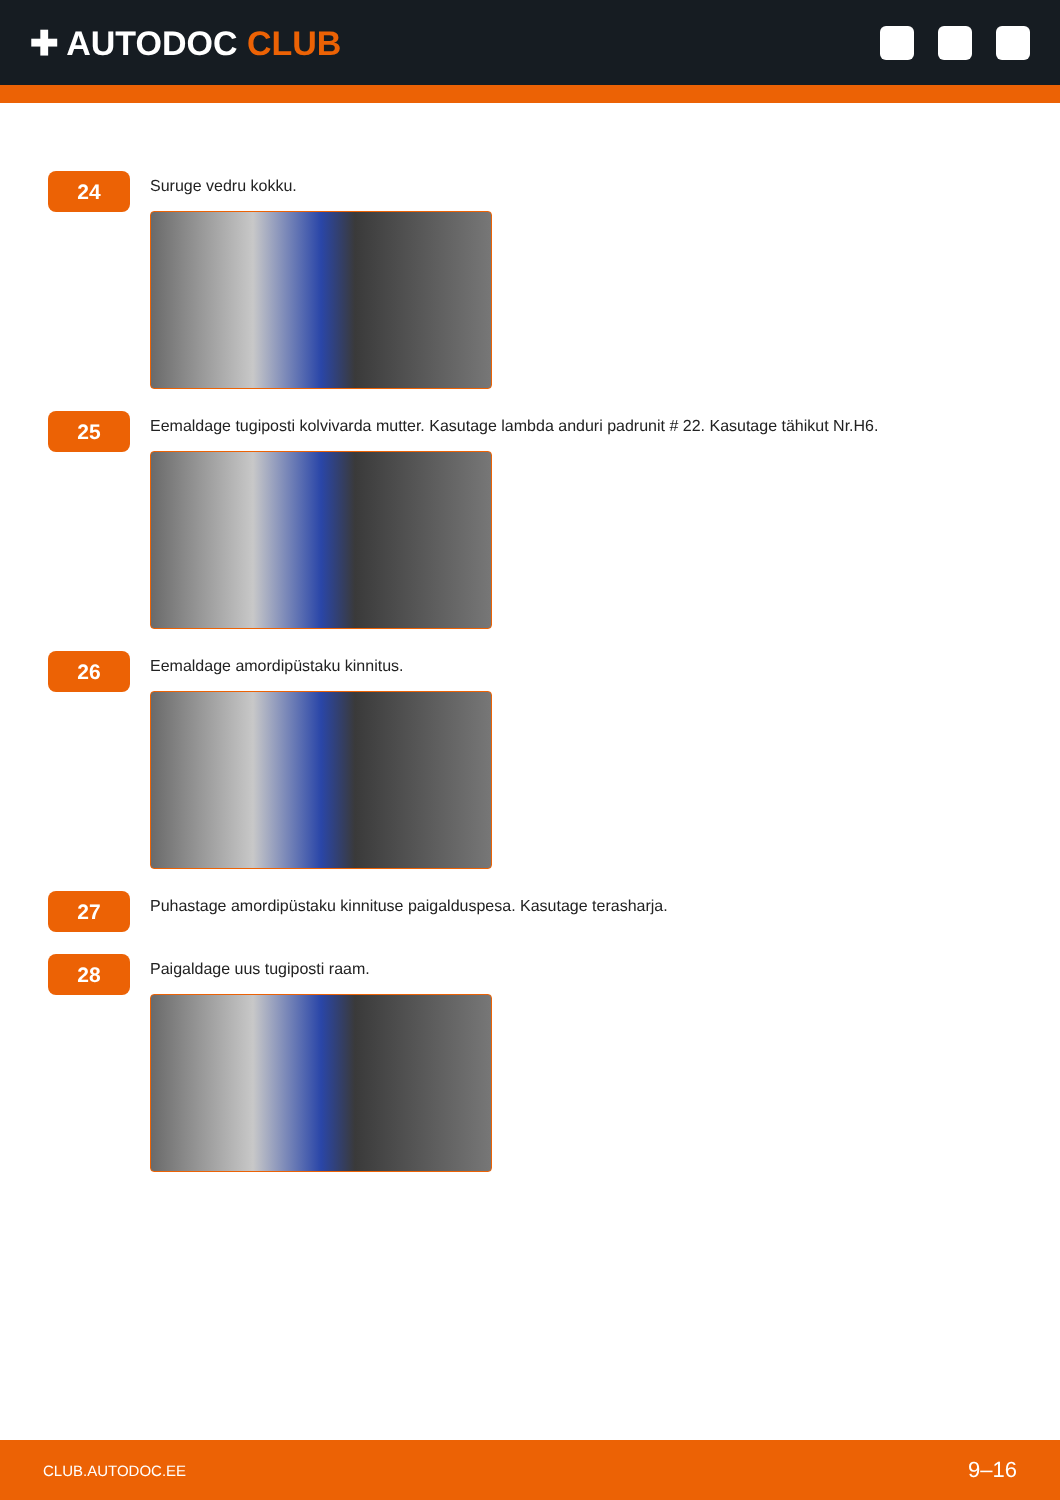✚ AUTODOC CLUB
24
Suruge vedru kokku.
25
Eemaldage tugiposti kolvivarda mutter. Kasutage lambda anduri padrunit # 22. Kasutage tähikut Nr.H6.
26
Eemaldage amordipüstaku kinnitus.
27
Puhastage amordipüstaku kinnituse paigalduspesa. Kasutage terasharja.
28
Paigaldage uus tugiposti raam.
CLUB.AUTODOC.EE 9–16